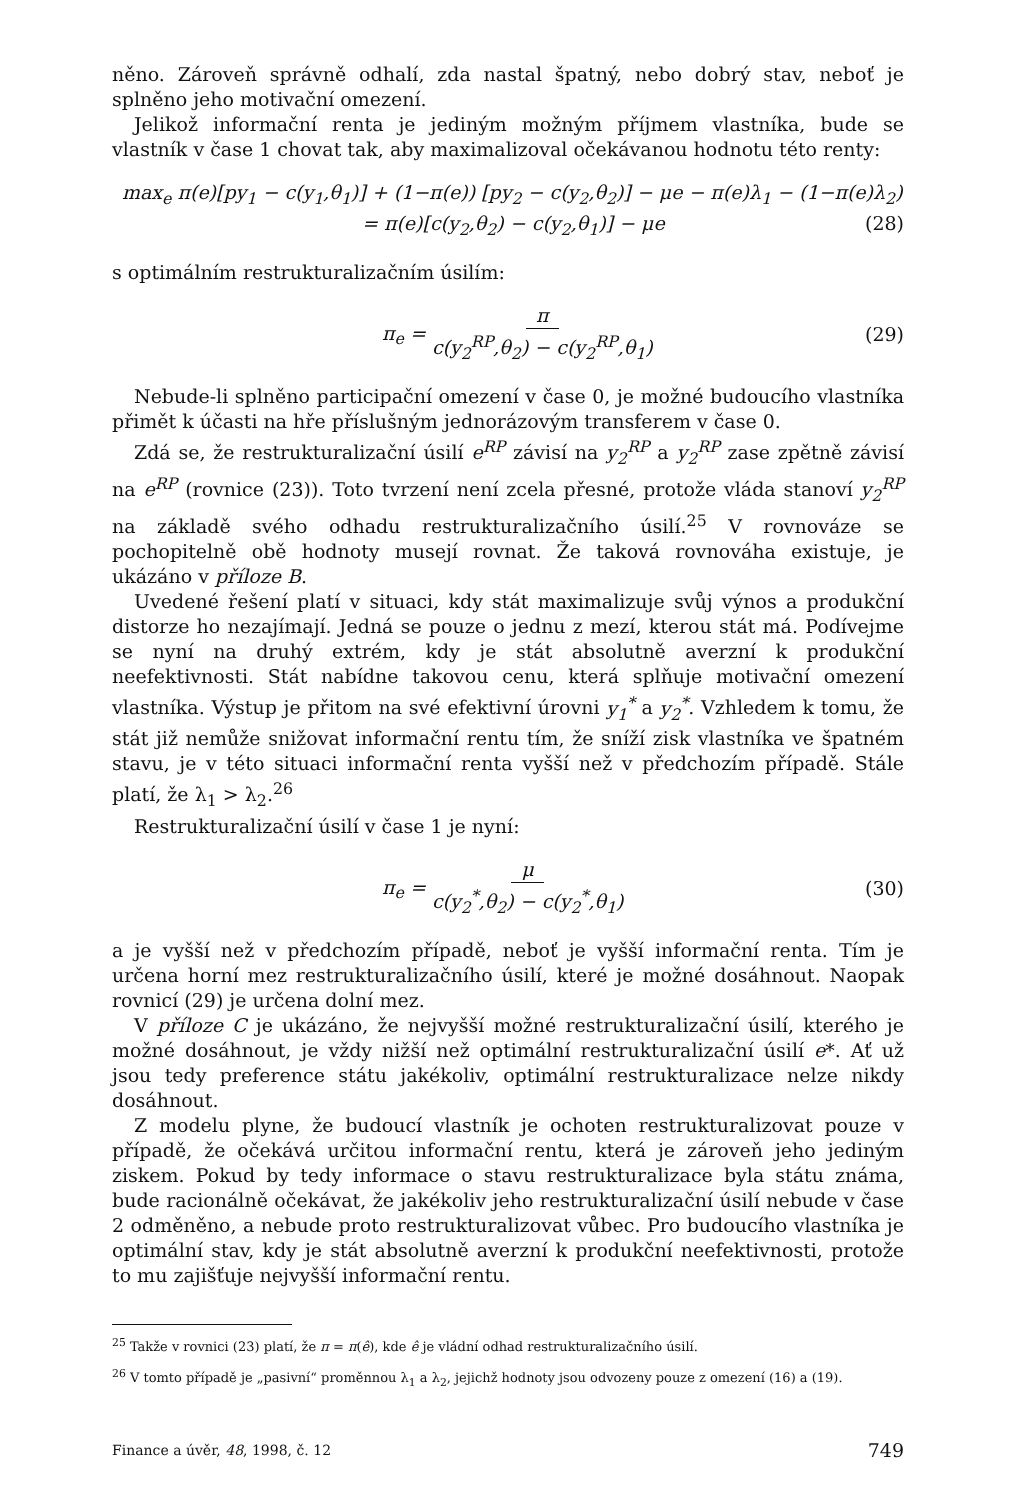něno. Zároveň správně odhalí, zda nastal špatný, nebo dobrý stav, neboť je splněno jeho motivační omezení.
Jelikož informační renta je jediným možným příjmem vlastníka, bude se vlastník v čase 1 chovat tak, aby maximalizoval očekávanou hodnotu této renty:
max<sub>e</sub> π(e)[py<sub>1</sub> − c(y<sub>1</sub>,θ<sub>1</sub>)] + (1−π(e)) [py<sub>2</sub> − c(y<sub>2</sub>,θ<sub>2</sub>)] − μe − π(e)λ<sub>1</sub> − (1−π(e)λ<sub>2</sub>)
= π(e)[c(y<sub>2</sub>,θ<sub>2</sub>) − c(y<sub>2</sub>,θ<sub>1</sub>)] − μe (28)
s optimálním restrukturalizačním úsilím:
π<sub>e</sub> = π c(y<sub>2</sub><sup>RP</sup>,θ<sub>2</sub>) − c(y<sub>2</sub><sup>RP</sup>,θ<sub>1</sub>) (29)
Nebude-li splněno participační omezení v čase 0, je možné budoucího vlastníka přimět k účasti na hře příslušným jednorázovým transferem v čase 0.
Zdá se, že restrukturalizační úsilí e<sup>RP</sup> závisí na y<sub>2</sub><sup>RP</sup> a y<sub>2</sub><sup>RP</sup> zase zpětně závisí na e<sup>RP</sup> (rovnice (23)). Toto tvrzení není zcela přesné, protože vláda stanoví y<sub>2</sub><sup>RP</sup> na základě svého odhadu restrukturalizačního úsilí.<sup>25</sup> V rovnováze se pochopitelně obě hodnoty musejí rovnat. Že taková rovnováha existuje, je ukázáno v příloze B.
Uvedené řešení platí v situaci, kdy stát maximalizuje svůj výnos a produkční distorze ho nezajímají. Jedná se pouze o jednu z mezí, kterou stát má. Podívejme se nyní na druhý extrém, kdy je stát absolutně averzní k produkční neefektivnosti. Stát nabídne takovou cenu, která splňuje motivační omezení vlastníka. Výstup je přitom na své efektivní úrovni y<sub>1</sub><sup>*</sup> a y<sub>2</sub><sup>*</sup>. Vzhledem k tomu, že stát již nemůže snižovat informační rentu tím, že sníží zisk vlastníka ve špatném stavu, je v této situaci informační renta vyšší než v předchozím případě. Stále platí, že λ<sub>1</sub> > λ<sub>2</sub>.<sup>26</sup>
Restrukturalizační úsilí v čase 1 je nyní:
π<sub>e</sub> = μ c(y<sub>2</sub><sup>*</sup>,θ<sub>2</sub>) − c(y<sub>2</sub><sup>*</sup>,θ<sub>1</sub>) (30)
a je vyšší než v předchozím případě, neboť je vyšší informační renta. Tím je určena horní mez restrukturalizačního úsilí, které je možné dosáhnout. Naopak rovnicí (29) je určena dolní mez.
V příloze C je ukázáno, že nejvyšší možné restrukturalizační úsilí, kterého je možné dosáhnout, je vždy nižší než optimální restrukturalizační úsilí e*. Ať už jsou tedy preference státu jakékoliv, optimální restrukturalizace nelze nikdy dosáhnout.
Z modelu plyne, že budoucí vlastník je ochoten restrukturalizovat pouze v případě, že očekává určitou informační rentu, která je zároveň jeho jediným ziskem. Pokud by tedy informace o stavu restrukturalizace byla státu známa, bude racionálně očekávat, že jakékoliv jeho restrukturalizační úsilí nebude v čase 2 odměněno, a nebude proto restrukturalizovat vůbec. Pro budoucího vlastníka je optimální stav, kdy je stát absolutně averzní k produkční neefektivnosti, protože to mu zajišťuje nejvyšší informační rentu.
<sup>25</sup> Takže v rovnici (23) platí, že π = π(ê), kde ê je vládní odhad restrukturalizačního úsilí.
<sup>26</sup> V tomto případě je „pasivní“ proměnnou λ<sub>1</sub> a λ<sub>2</sub>, jejichž hodnoty jsou odvozeny pouze z omezení (16) a (19).
Finance a úvěr, 48, 1998, č. 12 749